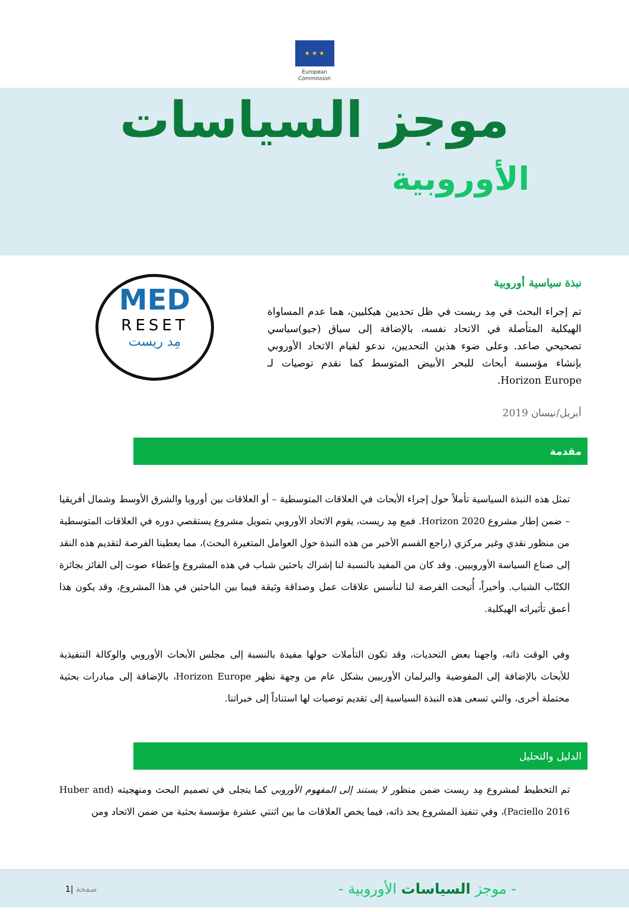★ ★ ★
European
Commission
موجز السياسات
الأوروبية
نبذة سياسية أوروبية
تم إجراء البحث في مِد ريست في ظل تحديين هيكليين، هما عدم المساواة الهيكلية المتأصلة في الاتحاد نفسه، بالإضافة إلى سياق (جيو)سياسي تصحيحي صاعد. وعلى ضوء هذين التحديين، ندعو لقيام الاتحاد الأوروبي بإنشاء مؤسسة أبحاث للبحر الأبيض المتوسط كما نقدم توصيات لـ Horizon Europe.
MED
RESET
مِد ريست
أبريل/نيسان 2019
مقدمة
تمثل هذه النبذة السياسية تأملاً حول إجراء الأبحاث في العلاقات المتوسطية – أو العلاقات بين أوروبا والشرق الأوسط وشمال أفريقيا – ضمن إطار مشروع Horizon 2020. فمع مِد ريست، يقوم الاتحاد الأوروبي بتمويل مشروع يستقصي دوره في العلاقات المتوسطية من منظور نقدي وغير مركزي (راجع القسم الأخير من هذه النبذة حول العوامل المتغيرة البحث)، مما يعطينا الفرصة لتقديم هذه النقد إلى صناع السياسة الأوروبيين. وقد كان من المفيد بالنسبة لنا إشراك باحثين شباب في هذه المشروع وإعطاء صوت إلى الفائز بجائزة الكتّاب الشباب. وأخيراً، أُتيحت الفرصة لنا لنأسس علاقات عمل وصداقة وثيقة فيما بين الباحثين في هذا المشروع، وقد يكون هذا أعمق تأثيراته الهيكلية.
وفي الوقت ذاته، واجهنا بعض التحديات، وقد تكون التأملات حولها مفيدة بالنسبة إلى مجلس الأبحاث الأوروبي والوكالة التنفيذية للأبحاث بالإضافة إلى المفوضية والبرلمان الأوربيين بشكل عام من وجهة نظهر Horizon Europe، بالإضافة إلى مبادرات بحثية محتملة أخرى، والتي تسعى هذه النبذة السياسية إلى تقديم توصيات لها استناداً إلى خبراتنا.
الدليل والتحليل
تم التخطيط لمشروع مِد ريست ضمن منظور لا يستند إلى المفهوم الأوروبي كما يتجلى في تصميم البحث ومنهجيته (Huber and Paciello 2016)، وفي تنفيذ المشروع بحد ذاته، فيما يخص العلاقات ما بين اثنتي عشرة مؤسسة بحثية من ضمن الاتحاد ومن
- موجز السياسات الأوروبية -
صفحة |1